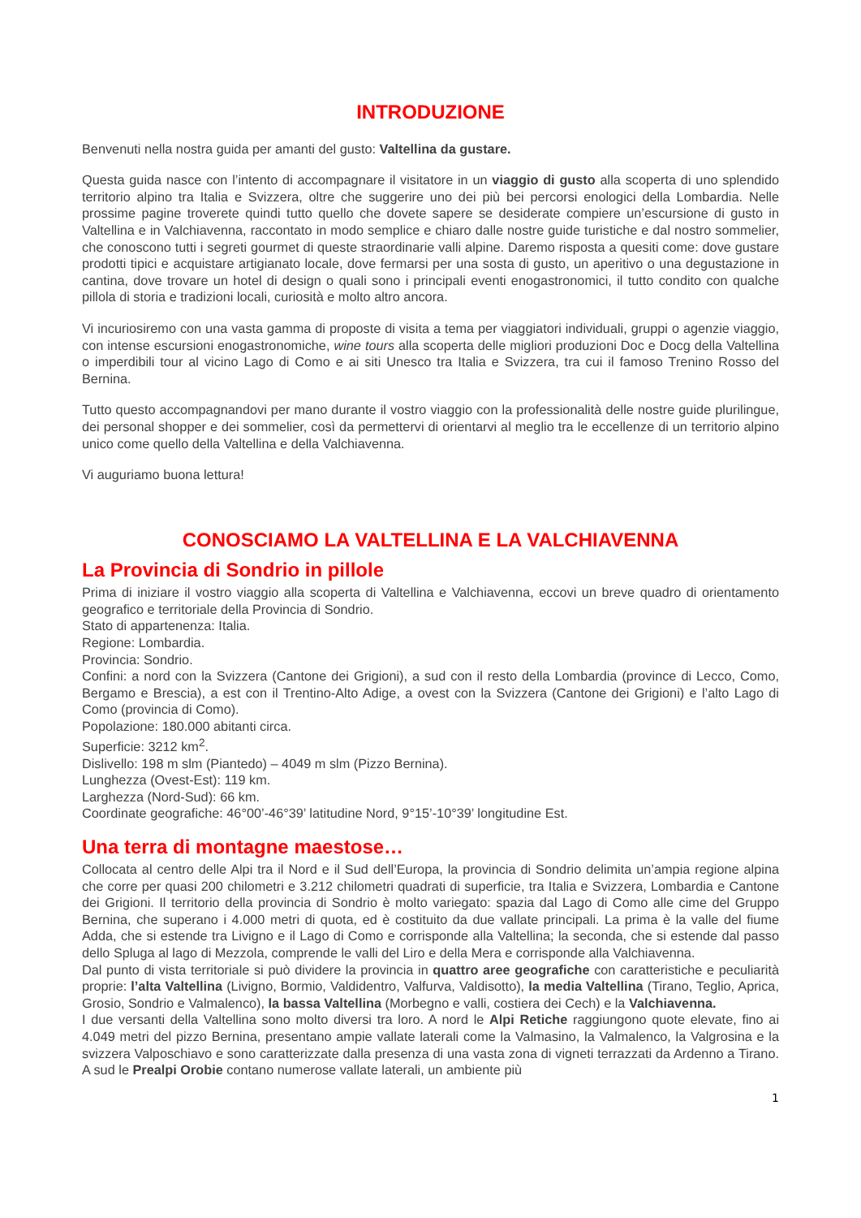INTRODUZIONE
Benvenuti nella nostra guida per amanti del gusto: Valtellina da gustare.
Questa guida nasce con l’intento di accompagnare il visitatore in un viaggio di gusto alla scoperta di uno splendido territorio alpino tra Italia e Svizzera, oltre che suggerire uno dei più bei percorsi enologici della Lombardia. Nelle prossime pagine troverete quindi tutto quello che dovete sapere se desiderate compiere un’escursione di gusto in Valtellina e in Valchiavenna, raccontato in modo semplice e chiaro dalle nostre guide turistiche e dal nostro sommelier, che conoscono tutti i segreti gourmet di queste straordinarie valli alpine. Daremo risposta a quesiti come: dove gustare prodotti tipici e acquistare artigianato locale, dove fermarsi per una sosta di gusto, un aperitivo o una degustazione in cantina, dove trovare un hotel di design o quali sono i principali eventi enogastronomici, il tutto condito con qualche pillola di storia e tradizioni locali, curiosità e molto altro ancora.
Vi incuriosiremo con una vasta gamma di proposte di visita a tema per viaggiatori individuali, gruppi o agenzie viaggio, con intense escursioni enogastronomiche, wine tours alla scoperta delle migliori produzioni Doc e Docg della Valtellina o imperdibili tour al vicino Lago di Como e ai siti Unesco tra Italia e Svizzera, tra cui il famoso Trenino Rosso del Bernina.
Tutto questo accompagnandovi per mano durante il vostro viaggio con la professionalità delle nostre guide plurilingue, dei personal shopper e dei sommelier, così da permettervi di orientarvi al meglio tra le eccellenze di un territorio alpino unico come quello della Valtellina e della Valchiavenna.
Vi auguriamo buona lettura!
CONOSCIAMO LA VALTELLINA E LA VALCHIAVENNA
La Provincia di Sondrio in pillole
Prima di iniziare il vostro viaggio alla scoperta di Valtellina e Valchiavenna, eccovi un breve quadro di orientamento geografico e territoriale della Provincia di Sondrio.
Stato di appartenenza: Italia.
Regione: Lombardia.
Provincia: Sondrio.
Confini: a nord con la Svizzera (Cantone dei Grigioni), a sud con il resto della Lombardia (province di Lecco, Como, Bergamo e Brescia), a est con il Trentino-Alto Adige, a ovest con la Svizzera (Cantone dei Grigioni) e l’alto Lago di Como (provincia di Como).
Popolazione: 180.000 abitanti circa.
Superficie: 3212 km<sup>2</sup>.
Dislivello: 198 m slm (Piantedo) – 4049 m slm (Pizzo Bernina).
Lunghezza (Ovest-Est): 119 km.
Larghezza (Nord-Sud): 66 km.
Coordinate geografiche: 46°00’-46°39’ latitudine Nord, 9°15’-10°39’ longitudine Est.
Una terra di montagne maestose…
Collocata al centro delle Alpi tra il Nord e il Sud dell’Europa, la provincia di Sondrio delimita un’ampia regione alpina che corre per quasi 200 chilometri e 3.212 chilometri quadrati di superficie, tra Italia e Svizzera, Lombardia e Cantone dei Grigioni. Il territorio della provincia di Sondrio è molto variegato: spazia dal Lago di Como alle cime del Gruppo Bernina, che superano i 4.000 metri di quota, ed è costituito da due vallate principali. La prima è la valle del fiume Adda, che si estende tra Livigno e il Lago di Como e corrisponde alla Valtellina; la seconda, che si estende dal passo dello Spluga al lago di Mezzola, comprende le valli del Liro e della Mera e corrisponde alla Valchiavenna.
Dal punto di vista territoriale si può dividere la provincia in quattro aree geografiche con caratteristiche e peculiarità proprie: l’alta Valtellina (Livigno, Bormio, Valdidentro, Valfurva, Valdisotto), la media Valtellina (Tirano, Teglio, Aprica, Grosio, Sondrio e Valmalenco), la bassa Valtellina (Morbegno e valli, costiera dei Cech) e la Valchiavenna.
I due versanti della Valtellina sono molto diversi tra loro. A nord le Alpi Retiche raggiungono quote elevate, fino ai 4.049 metri del pizzo Bernina, presentano ampie vallate laterali come la Valmasino, la Valmalenco, la Valgrosina e la svizzera Valposchiavo e sono caratterizzate dalla presenza di una vasta zona di vigneti terrazzati da Ardenno a Tirano. A sud le Prealpi Orobie contano numerose vallate laterali, un ambiente più
1